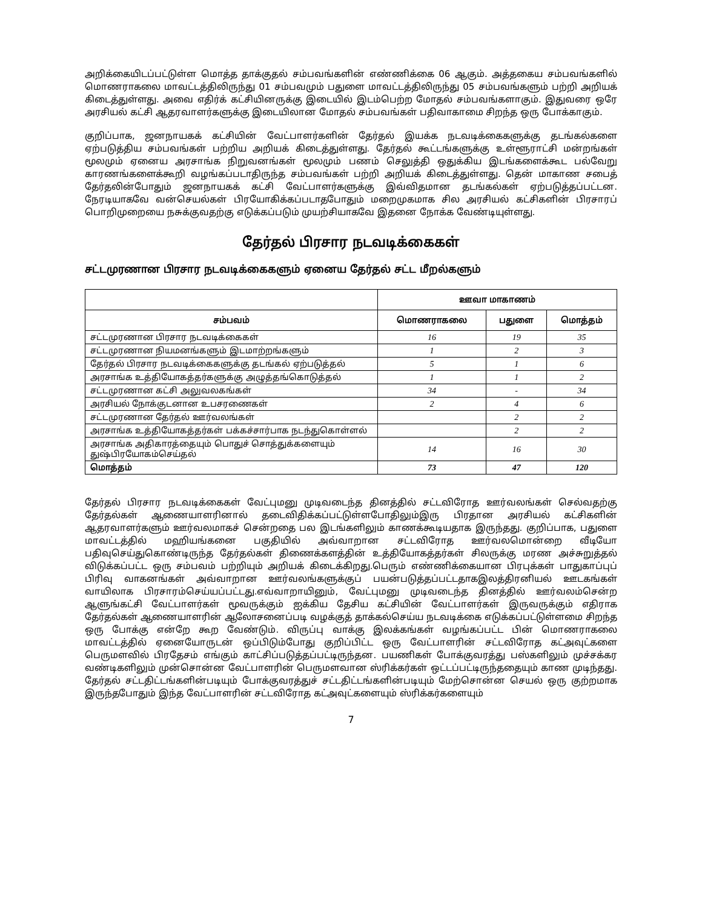அறிக்கையிடப்பட்டுள்ள மொத்த தாக்குதல் சம்பவங்களின் எண்ணிக்கை 06 ஆகும். அத்தகைய சம்பவங்களில் மொணராகலை மாவட்டத்திலிருந்து 01 சம்பவமும் பதுளை மாவட்டத்திலிருந்து 05 சம்பவங்களும் பற்றி அறியக் கிடைத்துள்ளது. அவை எதிர்க் கட்சியினருக்கு இடையில் இடம்பெற்ற மோதல் சம்பவங்களாகும். இதுவரை ஒரே அரசியல் கட்சி ஆதரவாளர்களுக்கு இடையிலான மோதல் சம்பவங்கள் பதிவாகாமை சிறந்த ஒரு போக்காகும்.
குறிப்பாக, ஜனநாயகக் கட்சியின் வேட்பாளர்களின் தேர்தல் இயக்க நடவடிக்கைகளுக்கு தடங்கல்களை ஏற்படுத்திய சம்பவங்கள் பற்றிய அறியக் கிடைத்துள்ளது. தேர்தல் கூட்டங்களுக்கு உள்ளூராட்சி மன்றங்கள் மூலமும் ஏனைய அரசாங்க நிறுவனங்கள் மூலமும் பணம் செலுத்தி ஒதுக்கிய இடங்களைக்கூட பல்வேறு காரணங்களைக்கூறி வழங்கப்படாதிருந்த சம்பவங்கள் பற்றி அறியக் கிடைத்துள்ளது. தென் மாகாண சபைத் தேர்தலின்போதும் ஜனநாயகக் கட்சி வேட்பாளர்களுக்கு இவ்விதமான தடங்கல்கள் ஏற்படுத்தப்பட்டன. நேரடியாகவே வன்செயல்கள் பிரயோகிக்கப்படாதபோதும் மறைமுகமாக சில அரசியல் கட்சிகளின் பிரசாரப் பொறிமுறையை நசுக்குவதற்கு எடுக்கப்படும் முயற்சியாகவே இதனை நோக்க வேண்டியுள்ளது.
தேர்தல் பிரசார நடவடிக்கைகள்
சட்டமுரணான பிரசார நடவடிக்கைகளும் ஏனைய தேர்தல் சட்ட மீறல்களும்
| | ஊவா மாகாணம் | | |
| --- | --- | --- | --- |
| சம்பவம் | மொணராகலை | பதுளை | மொத்தம் |
| சட்டமுரணான பிரசார நடவடிக்கைகள் | 16 | 19 | 35 |
| சட்டமுரணான நியமனங்களும் இடமாற்றங்களும் | 1 | 2 | 3 |
| தேர்தல் பிரசார நடவடிக்கைகளுக்கு தடங்கல் ஏற்படுத்தல் | 5 | 1 | 6 |
| அரசாங்க உத்தியோகத்தர்களுக்கு அழுத்தங்கொடுத்தல் | 1 | 1 | 2 |
| சட்டமுரணான கட்சி அலுவலகங்கள் | 34 | - | 34 |
| அரசியல் நோக்குடனான உபசரணைகள் | 2 | 4 | 6 |
| சட்டமுரணான தேர்தல் ஊர்வலங்கள் | | 2 | 2 |
| அரசாங்க உத்தியோகத்தர்கள் பக்கச்சார்பாக நடந்துகொள்ளல் | | 2 | 2 |
| அரசாங்க அதிகாரத்தையும் பொதுச் சொத்துக்களையும் துஷ்பிரயோகம்செய்தல் | 14 | 16 | 30 |
| மொத்தம் | 73 | 47 | 120 |
தேர்தல் பிரசார நடவடிக்கைகள் வேட்புமனு முடிவடைந்த தினத்தில் சட்டவிரோத ஊர்வலங்கள் செல்வதற்கு தேர்தல்கள் ஆணையாளரினால் தடைவிதிக்கப்பட்டுள்ளபோதிலும்இரு பிரதான அரசியல் கட்சிகளின் ஆதரவாளர்களும் ஊர்வலமாகச் சென்றதை பல இடங்களிலும் காணக்கூடியதாக இருந்தது. குறிப்பாக, பதுளை மாவட்டத்தில் மஹியங்கனை பகுதியில் அவ்வாறான சட்டவிரோத ஊர்வலமொன்றை வீடியோ பதிவுசெய்துகொண்டிருந்த தேர்தல்கள் திணைக்களத்தின் உத்தியோகத்தர்கள் சிலருக்கு மரண அச்சுறுத்தல் விடுக்கப்பட்ட ஒரு சம்பவம் பற்றியும் அறியக் கிடைக்கிறது.பெரும் எண்ணிக்கையான பிரபுக்கள் பாதுகாப்புப் பிரிவு வாகனங்கள் அவ்வாறான ஊர்வலங்களுக்குப் பயன்படுத்தப்பட்டதாகஇலத்திரனியல் ஊடகங்கள் வாயிலாக பிரசாரம்செய்யப்பட்டது.எவ்வாறாயினும், வேட்புமனு முடிவடைந்த தினத்தில் ஊர்வலம்சென்ற ஆளுங்கட்சி வேட்பாளர்கள் மூவருக்கும் ஐக்கிய தேசிய கட்சியின் வேட்பாளர்கள் இருவருக்கும் எதிராக தேர்தல்கள் ஆணையாளரின் ஆலோசனைப்படி வழக்குத் தாக்கல்செய்ய நடவடிக்கை எடுக்கப்பட்டுள்ளமை சிறந்த ஒரு போக்கு என்றே கூற வேண்டும். விருப்பு வாக்கு இலக்கங்கள் வழங்கப்பட்ட பின் மொணராகலை மாவட்டத்தில் ஏனையோருடன் ஒப்பிடும்போது குறிப்பிட்ட ஒரு வேட்பாளரின் சட்டவிரோத கட்அவுட்களை பெருமளவில் பிரதேசம் எங்கும் காட்சிப்படுத்தப்பட்டிருந்தன. பயணிகள் போக்குவரத்து பஸ்களிலும் முச்சக்கர வண்டிகளிலும் முன்சொன்ன வேட்பாளரின் பெருமளவான ஸ்ரிக்கர்கள் ஒட்டப்பட்டிருந்ததையும் காண முடிந்தது. தேர்தல் சட்டதிட்டங்களின்படியும் போக்குவரத்துச் சட்டதிட்டங்களின்படியும் மேற்சொன்ன செயல் ஒரு குற்றமாக இருந்தபோதும் இந்த வேட்பாளரின் சட்டவிரோத கட்அவுட்களையும் ஸ்ரிக்கர்களையும்
7